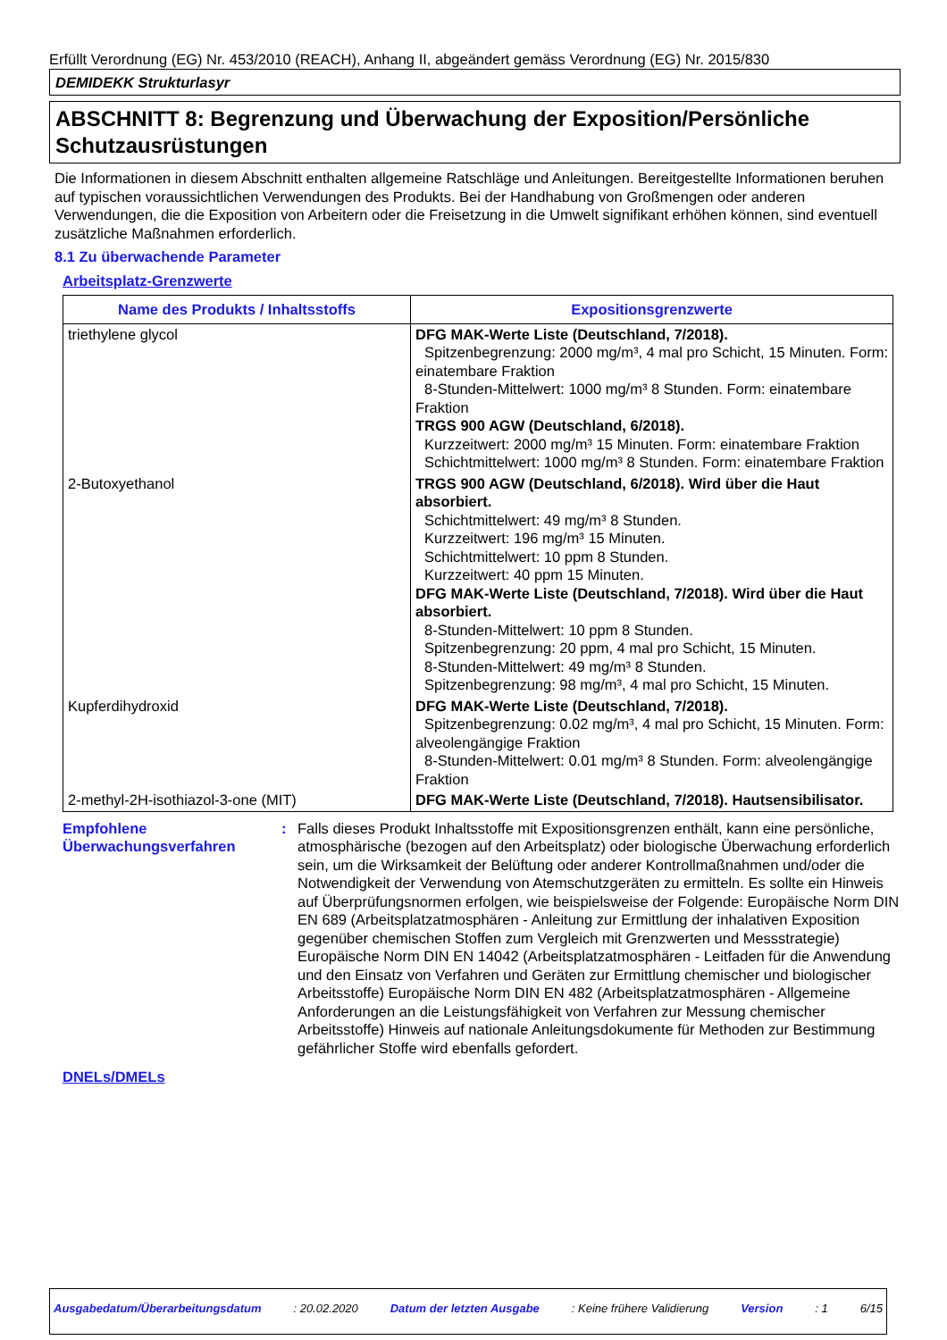Erfüllt Verordnung (EG) Nr. 453/2010 (REACH), Anhang II, abgeändert gemäss Verordnung (EG) Nr. 2015/830
DEMIDEKK Strukturlasyr
ABSCHNITT 8: Begrenzung und Überwachung der Exposition/Persönliche Schutzausrüstungen
Die Informationen in diesem Abschnitt enthalten allgemeine Ratschläge und Anleitungen. Bereitgestellte Informationen beruhen auf typischen voraussichtlichen Verwendungen des Produkts. Bei der Handhabung von Großmengen oder anderen Verwendungen, die die Exposition von Arbeitern oder die Freisetzung in die Umwelt signifikant erhöhen können, sind eventuell zusätzliche Maßnahmen erforderlich.
8.1 Zu überwachende Parameter
Arbeitsplatz-Grenzwerte
| Name des Produkts / Inhaltsstoffs | Expositionsgrenzwerte |
| --- | --- |
| triethylene glycol | DFG MAK-Werte Liste (Deutschland, 7/2018). Spitzenbegrenzung: 2000 mg/m³, 4 mal pro Schicht, 15 Minuten. Form: einatembare Fraktion 8-Stunden-Mittelwert: 1000 mg/m³ 8 Stunden. Form: einatembare Fraktion TRGS 900 AGW (Deutschland, 6/2018). Kurzzeitwert: 2000 mg/m³ 15 Minuten. Form: einatembare Fraktion Schichtmittelwert: 1000 mg/m³ 8 Stunden. Form: einatembare Fraktion |
| 2-Butoxyethanol | TRGS 900 AGW (Deutschland, 6/2018). Wird über die Haut absorbiert. Schichtmittelwert: 49 mg/m³ 8 Stunden. Kurzzeitwert: 196 mg/m³ 15 Minuten. Schichtmittelwert: 10 ppm 8 Stunden. Kurzzeitwert: 40 ppm 15 Minuten. DFG MAK-Werte Liste (Deutschland, 7/2018). Wird über die Haut absorbiert. 8-Stunden-Mittelwert: 10 ppm 8 Stunden. Spitzenbegrenzung: 20 ppm, 4 mal pro Schicht, 15 Minuten. 8-Stunden-Mittelwert: 49 mg/m³ 8 Stunden. Spitzenbegrenzung: 98 mg/m³, 4 mal pro Schicht, 15 Minuten. |
| Kupferdihydroxid | DFG MAK-Werte Liste (Deutschland, 7/2018). Spitzenbegrenzung: 0.02 mg/m³, 4 mal pro Schicht, 15 Minuten. Form: alveolengängige Fraktion 8-Stunden-Mittelwert: 0.01 mg/m³ 8 Stunden. Form: alveolengängige Fraktion |
| 2-methyl-2H-isothiazol-3-one (MIT) | DFG MAK-Werte Liste (Deutschland, 7/2018). Hautsensibilisator. |
Empfohlene Überwachungsverfahren
: Falls dieses Produkt Inhaltsstoffe mit Expositionsgrenzen enthält, kann eine persönliche, atmosphärische (bezogen auf den Arbeitsplatz) oder biologische Überwachung erforderlich sein, um die Wirksamkeit der Belüftung oder anderer Kontrollmaßnahmen und/oder die Notwendigkeit der Verwendung von Atemschutzgeräten zu ermitteln. Es sollte ein Hinweis auf Überprüfungsnormen erfolgen, wie beispielsweise der Folgende: Europäische Norm DIN EN 689 (Arbeitsplatzatmosphären - Anleitung zur Ermittlung der inhalativen Exposition gegenüber chemischen Stoffen zum Vergleich mit Grenzwerten und Messstrategie) Europäische Norm DIN EN 14042 (Arbeitsplatzatmosphären - Leitfaden für die Anwendung und den Einsatz von Verfahren und Geräten zur Ermittlung chemischer und biologischer Arbeitsstoffe) Europäische Norm DIN EN 482 (Arbeitsplatzatmosphären - Allgemeine Anforderungen an die Leistungsfähigkeit von Verfahren zur Messung chemischer Arbeitsstoffe) Hinweis auf nationale Anleitungsdokumente für Methoden zur Bestimmung gefährlicher Stoffe wird ebenfalls gefordert.
DNELs/DMELs
Ausgabedatum/Überarbeitungsdatum: 20.02.2020 Datum der letzten Ausgabe: Keine frühere Validierung Version: 1 6/15